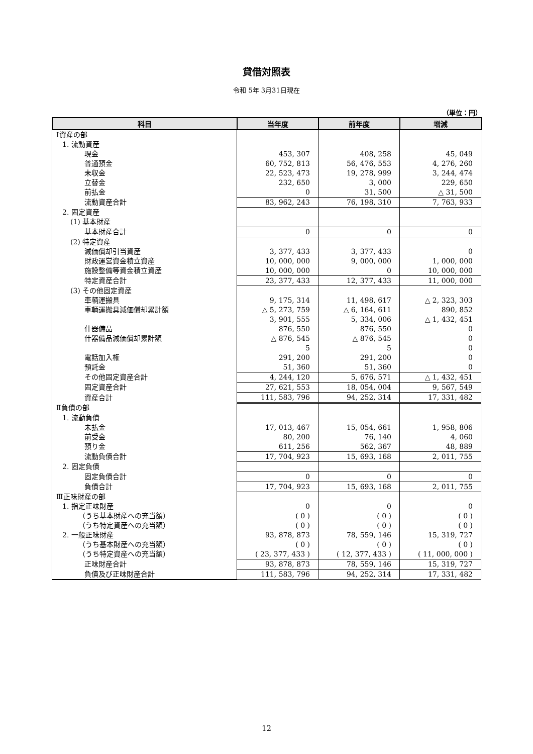貸借対照表
令和 5年 3月31日現在
（単位：円）
| 科目 | 当年度 | 前年度 | 増減 |
| --- | --- | --- | --- |
| Ⅰ資産の部 | | | |
| 1. 流動資産 | | | |
| 現金 | 453, 307 | 408, 258 | 45, 049 |
| 普通預金 | 60, 752, 813 | 56, 476, 553 | 4, 276, 260 |
| 未収金 | 22, 523, 473 | 19, 278, 999 | 3, 244, 474 |
| 立替金 | 232, 650 | 3, 000 | 229, 650 |
| 前払金 | 0 | 31, 500 | △ 31, 500 |
| 流動資産合計 | 83, 962, 243 | 76, 198, 310 | 7, 763, 933 |
| 2. 固定資産 | | | |
| (1) 基本財産 | | | |
| 基本財産合計 | 0 | 0 | 0 |
| (2) 特定資産 | | | |
| 減価償却引当資産 | 3, 377, 433 | 3, 377, 433 | 0 |
| 財政運営資金積立資産 | 10, 000, 000 | 9, 000, 000 | 1, 000, 000 |
| 施設整備等資金積立資産 | 10, 000, 000 | 0 | 10, 000, 000 |
| 特定資産合計 | 23, 377, 433 | 12, 377, 433 | 11, 000, 000 |
| (3) その他固定資産 | | | |
| 車輌運搬具 | 9, 175, 314 | 11, 498, 617 | △ 2, 323, 303 |
| 車輌運搬具減価償却累計額 | △ 5, 273, 759 | △ 6, 164, 611 | 890, 852 |
| | 3, 901, 555 | 5, 334, 006 | △ 1, 432, 451 |
| 什器備品 | 876, 550 | 876, 550 | 0 |
| 什器備品減価償却累計額 | △ 876, 545 | △ 876, 545 | 0 |
| | 5 | 5 | 0 |
| 電話加入権 | 291, 200 | 291, 200 | 0 |
| 預託金 | 51, 360 | 51, 360 | 0 |
| その他固定資産合計 | 4, 244, 120 | 5, 676, 571 | △ 1, 432, 451 |
| 固定資産合計 | 27, 621, 553 | 18, 054, 004 | 9, 567, 549 |
| 資産合計 | 111, 583, 796 | 94, 252, 314 | 17, 331, 482 |
| Ⅱ負債の部 | | | |
| 1. 流動負債 | | | |
| 未払金 | 17, 013, 467 | 15, 054, 661 | 1, 958, 806 |
| 前受金 | 80, 200 | 76, 140 | 4, 060 |
| 預り金 | 611, 256 | 562, 367 | 48, 889 |
| 流動負債合計 | 17, 704, 923 | 15, 693, 168 | 2, 011, 755 |
| 2. 固定負債 | | | |
| 固定負債合計 | 0 | 0 | 0 |
| 負債合計 | 17, 704, 923 | 15, 693, 168 | 2, 011, 755 |
| Ⅲ正味財産の部 | | | |
| 1. 指定正味財産 | 0 | 0 | 0 |
| （うち基本財産への充当額） | ( 0 ) | ( 0 ) | ( 0 ) |
| （うち特定資産への充当額） | ( 0 ) | ( 0 ) | ( 0 ) |
| 2. 一般正味財産 | 93, 878, 873 | 78, 559, 146 | 15, 319, 727 |
| （うち基本財産への充当額） | ( 0 ) | ( 0 ) | ( 0 ) |
| （うち特定資産への充当額） | ( 23, 377, 433 ) | ( 12, 377, 433 ) | ( 11, 000, 000 ) |
| 正味財産合計 | 93, 878, 873 | 78, 559, 146 | 15, 319, 727 |
| 負債及び正味財産合計 | 111, 583, 796 | 94, 252, 314 | 17, 331, 482 |
12